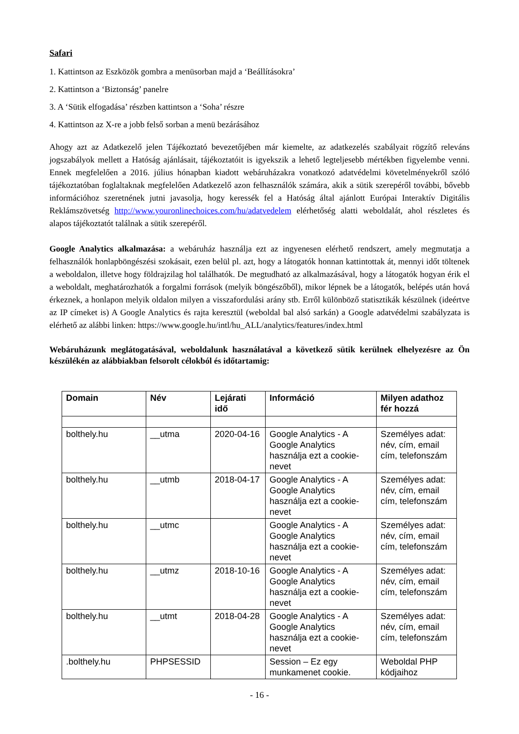Safari
1. Kattintson az Eszközök gombra a menüsorban majd a ‘Beállításokra’
2. Kattintson a ‘Biztonság’ panelre
3. A ‘Sütik elfogadása’ részben kattintson a ‘Soha’ részre
4. Kattintson az X-re a jobb felső sorban a menü bezárásához
Ahogy azt az Adatkezelő jelen Tájékoztató bevezetőjében már kiemelte, az adatkezelés szabályait rögzítő releváns jogszabályok mellett a Hatóság ajánlásait, tájékoztatóit is igyekszik a lehető legteljesebb mértékben figyelembe venni. Ennek megfelelően a 2016. július hónapban kiadott webáruházakra vonatkozó adatvédelmi követelményekről szóló tájékoztatóban foglaltaknak megfelelően Adatkezelő azon felhasználók számára, akik a sütik szerepéről további, bővebb információhoz szeretnének jutni javasolja, hogy keressék fel a Hatóság által ajánlott Európai Interaktív Digitális Reklámszövetség http://www.youronlinechoices.com/hu/adatvedelem elérhetőség alatti weboldalát, ahol részletes és alapos tájékoztatót találnak a sütik szerepéről.
Google Analytics alkalmazása: a webáruház használja ezt az ingyenesen elérhető rendszert, amely megmutatja a felhasználók honlapböngészési szokásait, ezen belül pl. azt, hogy a látogatók honnan kattintottak át, mennyi időt töltenek a weboldalon, illetve hogy földrajzilag hol találhatók. De megtudható az alkalmazásával, hogy a látogatók hogyan érik el a weboldalt, meghatározhatók a forgalmi források (melyik böngészőből), mikor lépnek be a látogatók, belépés után hová érkeznek, a honlapon melyik oldalon milyen a visszafordulási arány stb. Erről különböző statisztikák készülnek (ideértve az IP címeket is) A Google Analytics és rajta keresztül (weboldal bal alsó sarkán) a Google adatvédelmi szabályzata is elérhető az alábbi linken: https://www.google.hu/intl/hu_ALL/analytics/features/index.html
Webáruházunk meglátogatásával, weboldalunk használatával a következő sütik kerülnek elhelyezésre az Ön készülékén az alábbiakban felsorolt célokból és időtartamig:
| Domain | Név | Lejárati idő | Információ | Milyen adathoz fér hozzá |
| --- | --- | --- | --- | --- |
| bolthely.hu | __utma | 2020-04-16 | Google Analytics - A Google Analytics használja ezt a cookie-nevet | Személyes adat: név, cím, email cím, telefonszám |
| bolthely.hu | __utmb | 2018-04-17 | Google Analytics - A Google Analytics használja ezt a cookie-nevet | Személyes adat: név, cím, email cím, telefonszám |
| bolthely.hu | __utmc | | Google Analytics - A Google Analytics használja ezt a cookie-nevet | Személyes adat: név, cím, email cím, telefonszám |
| bolthely.hu | __utmz | 2018-10-16 | Google Analytics - A Google Analytics használja ezt a cookie-nevet | Személyes adat: név, cím, email cím, telefonszám |
| bolthely.hu | __utmt | 2018-04-28 | Google Analytics - A Google Analytics használja ezt a cookie-nevet | Személyes adat: név, cím, email cím, telefonszám |
| .bolthely.hu | PHPSESSID | | Session – Ez egy munkamenet cookie. | Weboldal PHP kódjaihoz |
- 16 -